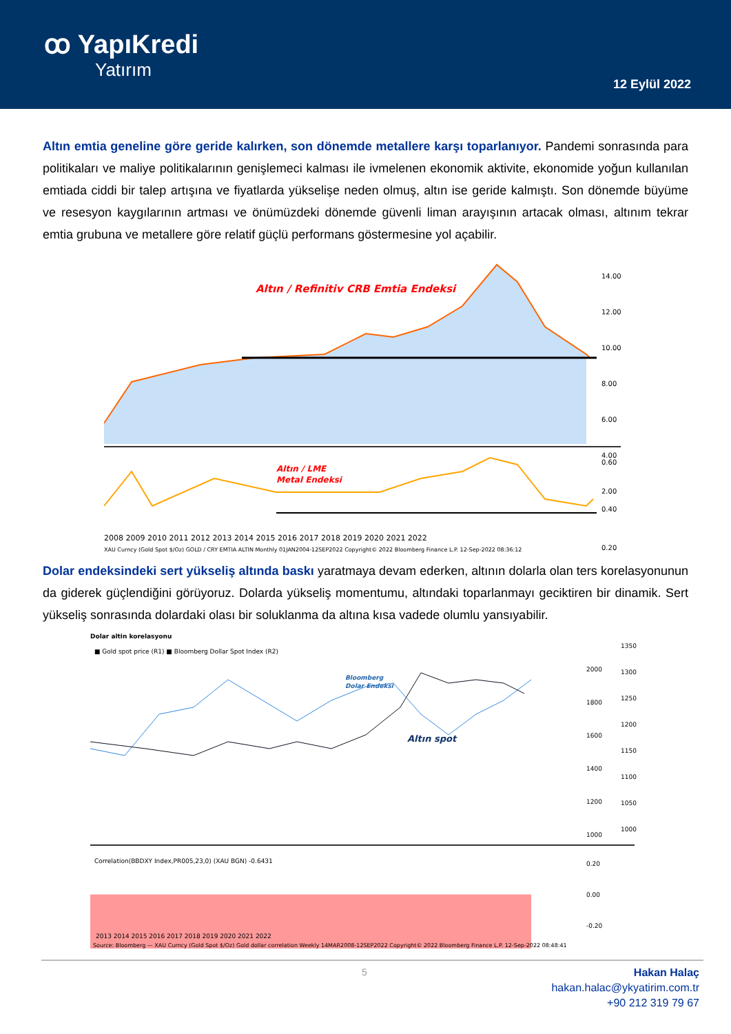ꝏ YapıKredi
Yatırım
12 Eylül 2022
Altın emtia geneline göre geride kalırken, son dönemde metallere karşı toparlanıyor. Pandemi sonrasında para politikaları ve maliye politikalarının genişlemeci kalması ile ivmelenen ekonomik aktivite, ekonomide yoğun kullanılan emtiada ciddi bir talep artışına ve fiyatlarda yükselişe neden olmuş, altın ise geride kalmıştı. Son dönemde büyüme ve resesyon kaygılarının artması ve önümüzdeki dönemde güvenli liman arayışının artacak olması, altınım tekrar emtia grubuna ve metallere göre relatif güçlü performans göstermesine yol açabilir.
Altın / Refinitiv CRB Emtia Endeksi
14.00
12.00
10.00
8.00
6.00
4.00
2.00
Altın / LME
Metal Endeksi
0.60
0.40
0.20
2008 2009 2010 2011 2012 2013 2014 2015 2016 2017 2018 2019 2020 2021 2022
XAU Curncy (Gold Spot $/Oz) GOLD / CRY EMTIA ALTIN Monthly 01JAN2004-12SEP2022 Copyright© 2022 Bloomberg Finance L.P. 12-Sep-2022 08:36:12
Dolar endeksindeki sert yükseliş altında baskı yaratmaya devam ederken, altının dolarla olan ters korelasyonunun da giderek güçlendiğini görüyoruz. Dolarda yükseliş momentumu, altındaki toparlanmayı geciktiren bir dinamik. Sert yükseliş sonrasında dolardaki olası bir soluklanma da altına kısa vadede olumlu yansıyabilir.
Dolar altin korelasyonu
■ Gold spot price (R1) ■ Bloomberg Dollar Spot Index (R2)
Bloomberg
Dolar Endeksi
Altın spot
2000
1800
1600
1400
1200
1000
1350
1300
1250
1200
1150
1100
1050
1000
Correlation(BBDXY Index,PR005,23,0) (XAU BGN) -0.6431
0.20
0.00
-0.20
2013 2014 2015 2016 2017 2018 2019 2020 2021 2022
Source: Bloomberg — XAU Curncy (Gold Spot $/Oz) Gold dollar correlation Weekly 14MAR2008-12SEP2022 Copyright© 2022 Bloomberg Finance L.P. 12-Sep-2022 08:48:41
5
Hakan Halaç
hakan.halac@ykyatirim.com.tr
+90 212 319 79 67